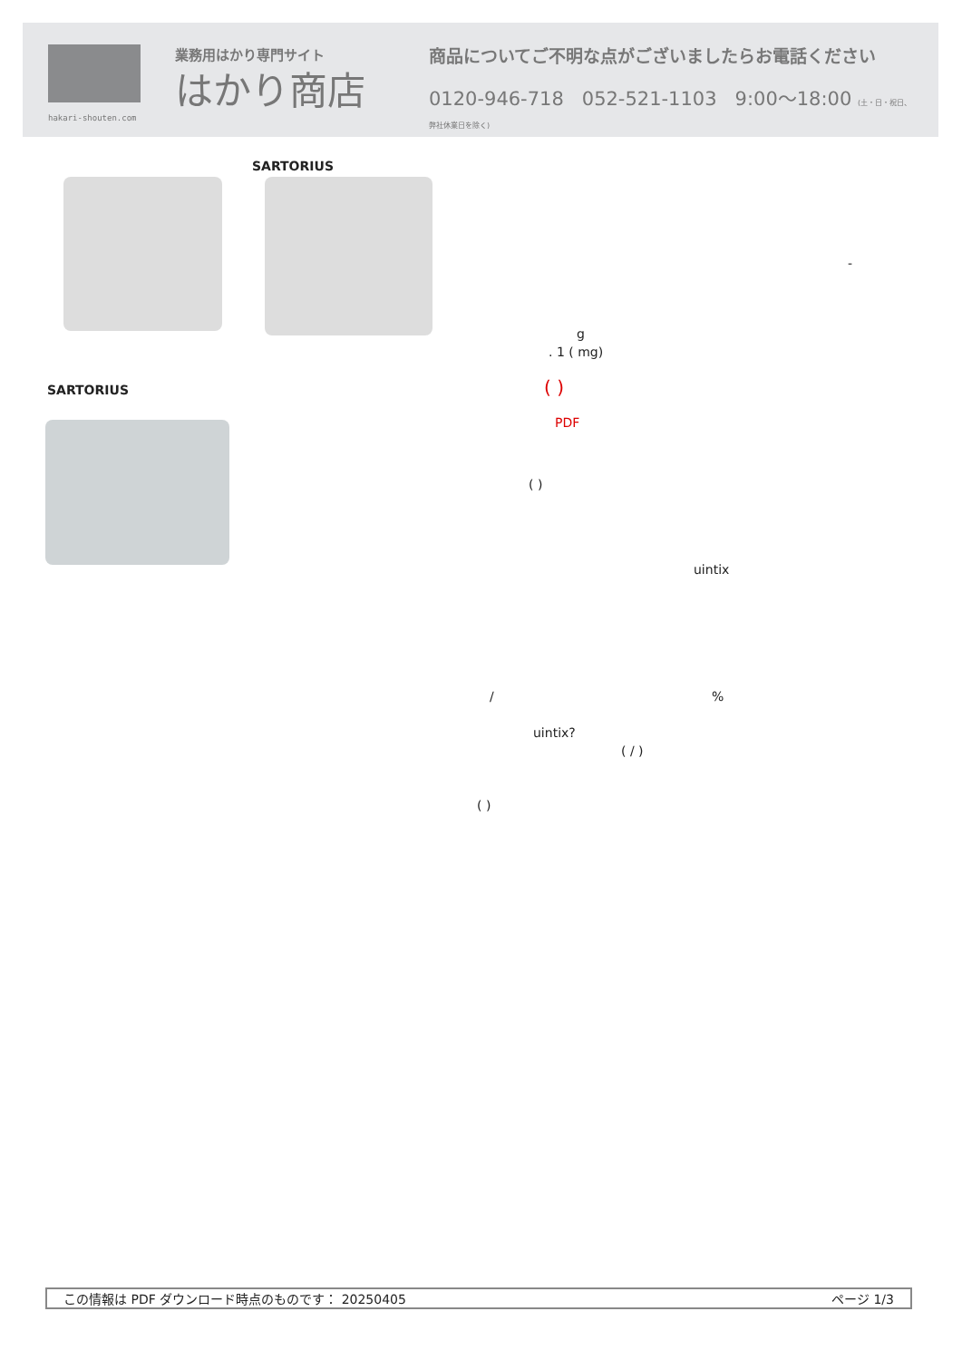業務用はかり専門サイト
はかり商店
hakari-shouten.com
商品についてご不明な点がございましたらお電話ください
0120-946-718 052-521-1103 9:00〜18:00 (土・日・祝日、弊社休業日を除く)
SARTORIUS
SARTORIUS
-
g
. 1 ( mg)
( )
PDF
( )
uintix
/ %
uintix?
( / )
( )
この情報は PDF ダウンロード時点のものです： 20250405 ページ 1/3